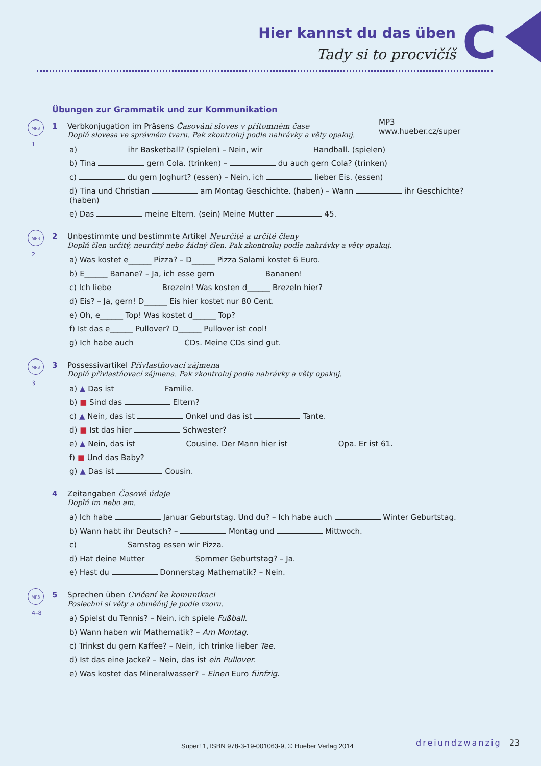Hier kannst du das üben
Tady si to procvičíš C
MP3
www.hueber.cz/super
Übungen zur Grammatik und zur Kommunikation
MP3
1
1
Verbkonjugation im Präsens Časování sloves v přítomném čase
Doplň slovesa ve správném tvaru. Pak zkontroluj podle nahrávky a věty opakuj.
a) ihr Basketball? (spielen) – Nein, wir Handball. (spielen)
b) Tina gern Cola. (trinken) – du auch gern Cola? (trinken)
c) du gern Joghurt? (essen) – Nein, ich lieber Eis. (essen)
d) Tina und Christian am Montag Geschichte. (haben) – Wann ihr Geschichte? (haben)
e) Das meine Eltern. (sein) Meine Mutter 45.
MP3
2
2
Unbestimmte und bestimmte Artikel Neurčité a určité členy
Doplň člen určitý, neurčitý nebo žádný člen. Pak zkontroluj podle nahrávky a věty opakuj.
a) Was kostet e______ Pizza? – D______ Pizza Salami kostet 6 Euro.
b) E______ Banane? – Ja, ich esse gern Bananen!
c) Ich liebe Brezeln! Was kosten d______ Brezeln hier?
d) Eis? – Ja, gern! D______ Eis hier kostet nur 80 Cent.
e) Oh, e______ Top! Was kostet d______ Top?
f) Ist das e______ Pullover? D______ Pullover ist cool!
g) Ich habe auch CDs. Meine CDs sind gut.
MP3
3
3
Possessivartikel Přivlastňovací zájmena
Doplň přivlastňovací zájmena. Pak zkontroluj podle nahrávky a věty opakuj.
a) ▲ Das ist Familie.
b) ■ Sind das Eltern?
c) ▲ Nein, das ist Onkel und das ist Tante.
d) ■ Ist das hier Schwester?
e) ▲ Nein, das ist Cousine. Der Mann hier ist Opa. Er ist 61.
f) ■ Und das Baby?
g) ▲ Das ist Cousin.
4
Zeitangaben Časové údaje
Doplň im nebo am.
a) Ich habe Januar Geburtstag. Und du? – Ich habe auch Winter Geburtstag.
b) Wann habt ihr Deutsch? – Montag und Mittwoch.
c) Samstag essen wir Pizza.
d) Hat deine Mutter Sommer Geburtstag? – Ja.
e) Hast du Donnerstag Mathematik? – Nein.
MP3
4–8
5
Sprechen üben Cvičení ke komunikaci
Poslechni si věty a obměňuj je podle vzoru.
a) Spielst du Tennis? – Nein, ich spiele Fußball.
b) Wann haben wir Mathematik? – Am Montag.
c) Trinkst du gern Kaffee? – Nein, ich trinke lieber Tee.
d) Ist das eine Jacke? – Nein, das ist ein Pullover.
e) Was kostet das Mineralwasser? – Einen Euro fünfzig.
Super! 1, ISBN 978-3-19-001063-9, © Hueber Verlag 2014
dreiundzwanzig 23